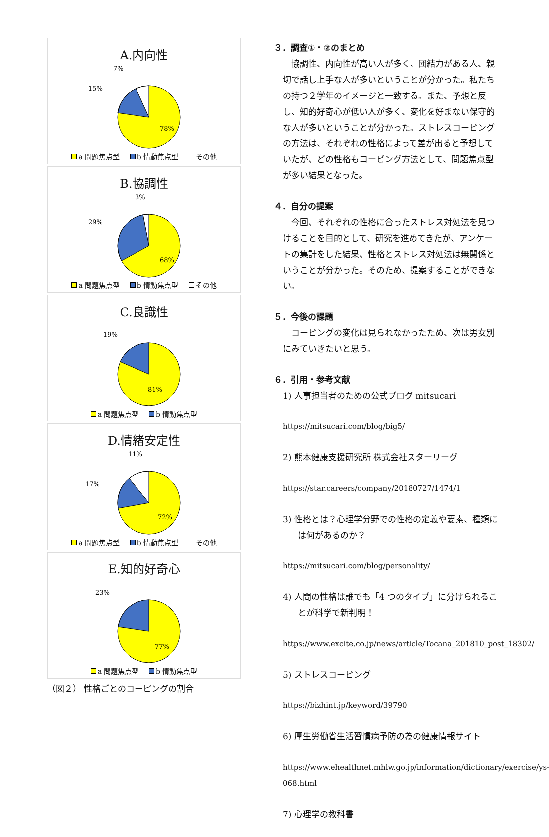A.内向性
7%
15%
78%
a 問題焦点型 b 情動焦点型 その他
B.協調性
3%
29%
68%
a 問題焦点型 b 情動焦点型 その他
C.良識性
19%
81%
a 問題焦点型 b 情動焦点型
D.情緒安定性
11%
17%
72%
a 問題焦点型 b 情動焦点型 その他
E.知的好奇心
23%
77%
a 問題焦点型 b 情動焦点型
（図２） 性格ごとのコーピングの割合
３．調査①・②のまとめ
　協調性、内向性が高い人が多く、団結力がある人、親切で話し上手な人が多いということが分かった。私たちの持つ２学年のイメージと一致する。また、予想と反し、知的好奇心が低い人が多く、変化を好まない保守的な人が多いということが分かった。ストレスコーピングの方法は、それぞれの性格によって差が出ると予想していたが、どの性格もコーピング方法として、問題焦点型が多い結果となった。
４．自分の提案
　今回、それぞれの性格に合ったストレス対処法を見つけることを目的として、研究を進めてきたが、アンケートの集計をした結果、性格とストレス対処法は無関係ということが分かった。そのため、提案することができない。
５．今後の課題
　コーピングの変化は見られなかったため、次は男女別にみていきたいと思う。
６．引用・参考文献
1) 人事担当者のための公式ブログ mitsucari
https://mitsucari.com/blog/big5/
2) 熊本健康支援研究所 株式会社スターリーグ
https://star.careers/company/20180727/1474/1
3) 性格とは？心理学分野での性格の定義や要素、種類には何があるのか？
https://mitsucari.com/blog/personality/
4) 人間の性格は誰でも「4 つのタイプ」に分けられることが科学で新判明！
https://www.excite.co.jp/news/article/Tocana_201810_post_18302/
5) ストレスコーピング
https://bizhint.jp/keyword/39790
6) 厚生労働省生活習慣病予防の為の健康情報サイト
https://www.ehealthnet.mhlw.go.jp/information/dictionary/exercise/ys-068.html
7) 心理学の教科書